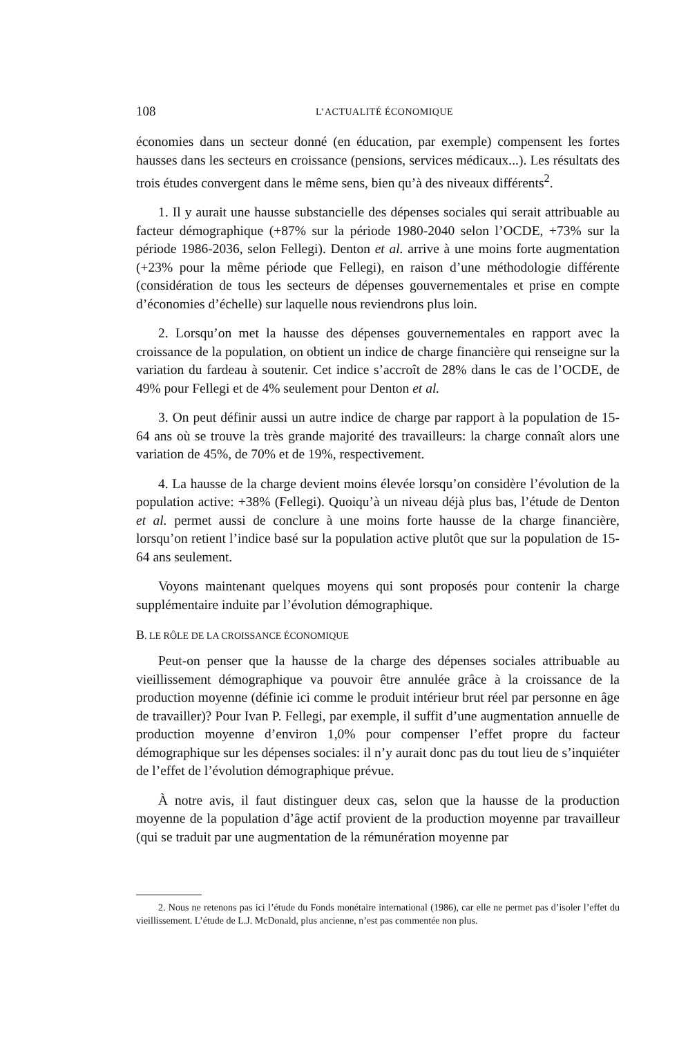108 L’ACTUALITÉ ÉCONOMIQUE
économies dans un secteur donné (en éducation, par exemple) compensent les fortes hausses dans les secteurs en croissance (pensions, services médicaux...). Les résultats des trois études convergent dans le même sens, bien qu’à des niveaux différents<sup>2</sup>.
1. Il y aurait une hausse substancielle des dépenses sociales qui serait attribuable au facteur démographique (+87% sur la période 1980-2040 selon l’OCDE, +73% sur la période 1986-2036, selon Fellegi). Denton et al. arrive à une moins forte augmentation (+23% pour la même période que Fellegi), en raison d’une méthodologie différente (considération de tous les secteurs de dépenses gouvernementales et prise en compte d’économies d’échelle) sur laquelle nous reviendrons plus loin.
2. Lorsqu’on met la hausse des dépenses gouvernementales en rapport avec la croissance de la population, on obtient un indice de charge financière qui renseigne sur la variation du fardeau à soutenir. Cet indice s’accroît de 28% dans le cas de l’OCDE, de 49% pour Fellegi et de 4% seulement pour Denton et al.
3. On peut définir aussi un autre indice de charge par rapport à la population de 15-64 ans où se trouve la très grande majorité des travailleurs: la charge connaît alors une variation de 45%, de 70% et de 19%, respectivement.
4. La hausse de la charge devient moins élevée lorsqu’on considère l’évolution de la population active: +38% (Fellegi). Quoiqu’à un niveau déjà plus bas, l’étude de Denton et al. permet aussi de conclure à une moins forte hausse de la charge financière, lorsqu’on retient l’indice basé sur la population active plutôt que sur la population de 15-64 ans seulement.
Voyons maintenant quelques moyens qui sont proposés pour contenir la charge supplémentaire induite par l’évolution démographique.
B. LE RÔLE DE LA CROISSANCE ÉCONOMIQUE
Peut-on penser que la hausse de la charge des dépenses sociales attribuable au vieillissement démographique va pouvoir être annulée grâce à la croissance de la production moyenne (définie ici comme le produit intérieur brut réel par personne en âge de travailler)? Pour Ivan P. Fellegi, par exemple, il suffit d’une augmentation annuelle de production moyenne d’environ 1,0% pour compenser l’effet propre du facteur démographique sur les dépenses sociales: il n’y aurait donc pas du tout lieu de s’inquiéter de l’effet de l’évolution démographique prévue.
À notre avis, il faut distinguer deux cas, selon que la hausse de la production moyenne de la population d’âge actif provient de la production moyenne par travailleur (qui se traduit par une augmentation de la rémunération moyenne par
2. Nous ne retenons pas ici l’étude du Fonds monétaire international (1986), car elle ne permet pas d’isoler l’effet du vieillissement. L’étude de L.J. McDonald, plus ancienne, n’est pas commentée non plus.